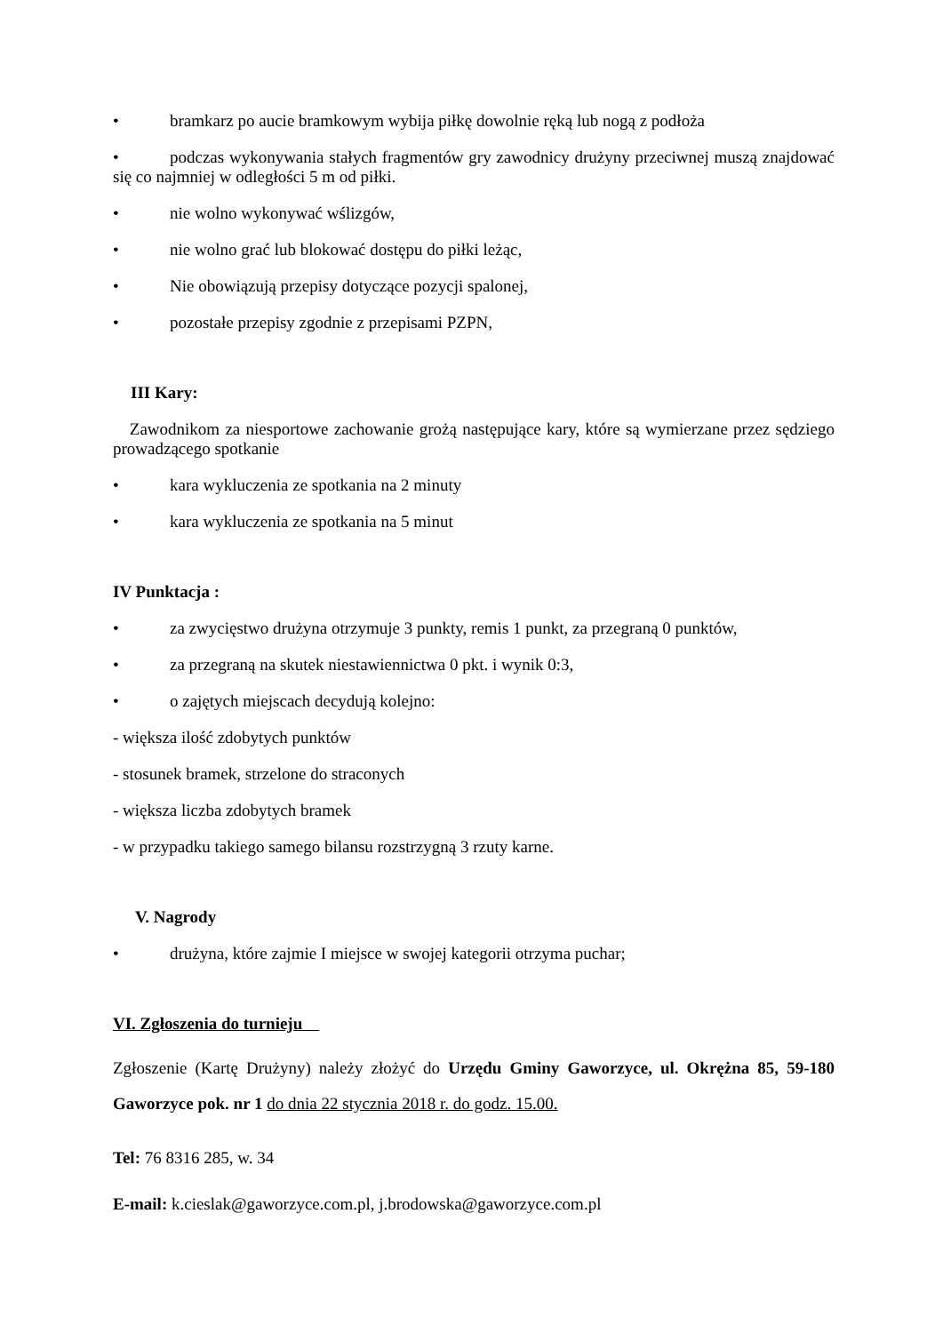• bramkarz po aucie bramkowym wybija piłkę dowolnie ręką lub nogą z podłoża
• podczas wykonywania stałych fragmentów gry zawodnicy drużyny przeciwnej muszą znajdować się co najmniej w odległości 5 m od piłki.
• nie wolno wykonywać wślizgów,
• nie wolno grać lub blokować dostępu do piłki leżąc,
• Nie obowiązują przepisy dotyczące pozycji spalonej,
• pozostałe przepisy zgodnie z przepisami PZPN,
III Kary:
Zawodnikom za niesportowe zachowanie grożą następujące kary, które są wymierzane przez sędziego prowadzącego spotkanie
• kara wykluczenia ze spotkania na 2 minuty
• kara wykluczenia ze spotkania na 5 minut
IV Punktacja :
• za zwycięstwo drużyna otrzymuje 3 punkty, remis 1 punkt, za przegraną 0 punktów,
• za przegraną na skutek niestawiennictwa 0 pkt. i wynik 0:3,
• o zajętych miejscach decydują kolejno:
- większa ilość zdobytych punktów
- stosunek bramek, strzelone do straconych
- większa liczba zdobytych bramek
- w przypadku takiego samego bilansu rozstrzygną 3 rzuty karne.
V. Nagrody
• drużyna, które zajmie I miejsce w swojej kategorii otrzyma puchar;
VI. Zgłoszenia do turnieju
Zgłoszenie (Kartę Drużyny) należy złożyć do Urzędu Gminy Gaworzyce, ul. Okrężna 85, 59-180 Gaworzyce pok. nr 1 do dnia 22 stycznia 2018 r. do godz. 15.00.
Tel: 76 8316 285, w. 34
E-mail: k.cieslak@gaworzyce.com.pl, j.brodowska@gaworzyce.com.pl